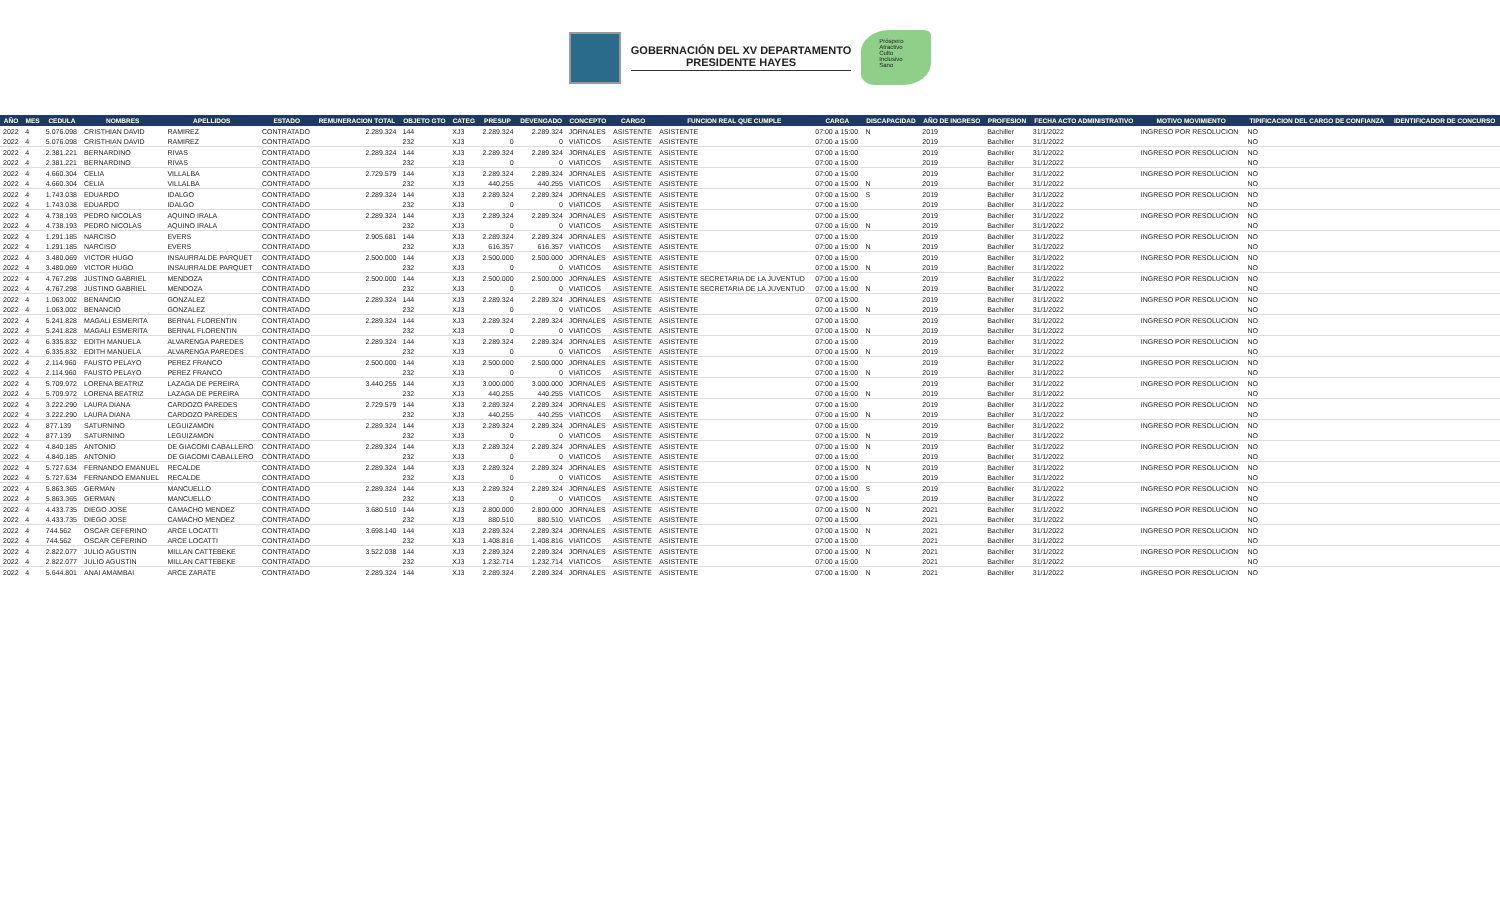GOBERNACIÓN DEL XV DEPARTAMENTO
PRESIDENTE HAYES
Próspero
Atractivo
Culto
Inclusivo
Sano
| AÑO | MES | CEDULA | NOMBRES | APELLIDOS | ESTADO | REMUNERACION TOTAL | OBJETO GTO | CATEG | PRESUP | DEVENGADO | CONCEPTO | CARGO | FUNCION REAL QUE CUMPLE | CARGA | DISCAPACIDAD | AÑO DE INGRESO | PROFESION | FECHA ACTO ADMINISTRATIVO | MOTIVO MOVIMIENTO | TIPIFICACION DEL CARGO DE CONFIANZA | IDENTIFICADOR DE CONCURSO |
| --- | --- | --- | --- | --- | --- | --- | --- | --- | --- | --- | --- | --- | --- | --- | --- | --- | --- | --- | --- | --- | --- |
| 2022 | 4 | 5.076.098 | CRISTHIAN DAVID | RAMIREZ | CONTRATADO | 2.289.324 | 144 | XJ3 | 2.289.324 | 2.289.324 | JORNALES | ASISTENTE | ASISTENTE | 07:00 a 15:00 | N | 2019 | Bachiller | 31/1/2022 | INGRESO POR RESOLUCION | NO | |
| 2022 | 4 | 5.076.098 | CRISTHIAN DAVID | RAMIREZ | CONTRATADO | | 232 | XJ3 | 0 | 0 | VIATICOS | ASISTENTE | ASISTENTE | 07:00 a 15:00 | | 2019 | Bachiller | 31/1/2022 | | NO | |
| 2022 | 4 | 2.381.221 | BERNARDINO | RIVAS | CONTRATADO | 2.289.324 | 144 | XJ3 | 2.289.324 | 2.289.324 | JORNALES | ASISTENTE | ASISTENTE | 07:00 a 15:00 | | 2019 | Bachiller | 31/1/2022 | INGRESO POR RESOLUCION | NO | |
| 2022 | 4 | 2.381.221 | BERNARDINO | RIVAS | CONTRATADO | | 232 | XJ3 | 0 | 0 | VIATICOS | ASISTENTE | ASISTENTE | 07:00 a 15:00 | | 2019 | Bachiller | 31/1/2022 | | NO | |
| 2022 | 4 | 4.660.304 | CELIA | VILLALBA | CONTRATADO | 2.729.579 | 144 | XJ3 | 2.289.324 | 2.289.324 | JORNALES | ASISTENTE | ASISTENTE | 07:00 a 15:00 | | 2019 | Bachiller | 31/1/2022 | INGRESO POR RESOLUCION | NO | |
| 2022 | 4 | 4.660.304 | CELIA | VILLALBA | CONTRATADO | | 232 | XJ3 | 440.255 | 440.255 | VIATICOS | ASISTENTE | ASISTENTE | 07:00 a 15:00 | N | 2019 | Bachiller | 31/1/2022 | | NO | |
| 2022 | 4 | 1.743.038 | EDUARDO | IDALGO | CONTRATADO | 2.289.324 | 144 | XJ3 | 2.289.324 | 2.289.324 | JORNALES | ASISTENTE | ASISTENTE | 07:00 a 15:00 | S | 2019 | Bachiller | 31/1/2022 | INGRESO POR RESOLUCION | NO | |
| 2022 | 4 | 1.743.038 | EDUARDO | IDALGO | CONTRATADO | | 232 | XJ3 | 0 | 0 | VIATICOS | ASISTENTE | ASISTENTE | 07:00 a 15:00 | | 2019 | Bachiller | 31/1/2022 | | NO | |
| 2022 | 4 | 4.738.193 | PEDRO NICOLAS | AQUINO IRALA | CONTRATADO | 2.289.324 | 144 | XJ3 | 2.289.324 | 2.289.324 | JORNALES | ASISTENTE | ASISTENTE | 07:00 a 15:00 | | 2019 | Bachiller | 31/1/2022 | INGRESO POR RESOLUCION | NO | |
| 2022 | 4 | 4.738.193 | PEDRO NICOLAS | AQUINO IRALA | CONTRATADO | | 232 | XJ3 | 0 | 0 | VIATICOS | ASISTENTE | ASISTENTE | 07:00 a 15:00 | N | 2019 | Bachiller | 31/1/2022 | | NO | |
| 2022 | 4 | 1.291.185 | NARCISO | EVERS | CONTRATADO | 2.905.681 | 144 | XJ3 | 2.289.324 | 2.289.324 | JORNALES | ASISTENTE | ASISTENTE | 07:00 a 15:00 | | 2019 | Bachiller | 31/1/2022 | INGRESO POR RESOLUCION | NO | |
| 2022 | 4 | 1.291.185 | NARCISO | EVERS | CONTRATADO | | 232 | XJ3 | 616.357 | 616.357 | VIATICOS | ASISTENTE | ASISTENTE | 07:00 a 15:00 | N | 2019 | Bachiller | 31/1/2022 | | NO | |
| 2022 | 4 | 3.480.069 | VICTOR HUGO | INSAURRALDE PARQUET | CONTRATADO | 2.500.000 | 144 | XJ3 | 2.500.000 | 2.500.000 | JORNALES | ASISTENTE | ASISTENTE | 07:00 a 15:00 | | 2019 | Bachiller | 31/1/2022 | INGRESO POR RESOLUCION | NO | |
| 2022 | 4 | 3.480.069 | VICTOR HUGO | INSAURRALDE PARQUET | CONTRATADO | | 232 | XJ3 | 0 | 0 | VIATICOS | ASISTENTE | ASISTENTE | 07:00 a 15:00 | N | 2019 | Bachiller | 31/1/2022 | | NO | |
| 2022 | 4 | 4.767.298 | JUSTINO GABRIEL | MENDOZA | CONTRATADO | 2.500.000 | 144 | XJ3 | 2.500.000 | 2.500.000 | JORNALES | ASISTENTE | ASISTENTE SECRETARIA DE LA JUVENTUD | 07:00 a 15:00 | | 2019 | Bachiller | 31/1/2022 | INGRESO POR RESOLUCION | NO | |
| 2022 | 4 | 4.767.298 | JUSTINO GABRIEL | MENDOZA | CONTRATADO | | 232 | XJ3 | 0 | 0 | VIATICOS | ASISTENTE | ASISTENTE SECRETARIA DE LA JUVENTUD | 07:00 a 15:00 | N | 2019 | Bachiller | 31/1/2022 | | NO | |
| 2022 | 4 | 1.063.002 | BENANCIO | GONZALEZ | CONTRATADO | 2.289.324 | 144 | XJ3 | 2.289.324 | 2.289.324 | JORNALES | ASISTENTE | ASISTENTE | 07:00 a 15:00 | | 2019 | Bachiller | 31/1/2022 | INGRESO POR RESOLUCION | NO | |
| 2022 | 4 | 1.063.002 | BENANCIO | GONZALEZ | CONTRATADO | | 232 | XJ3 | 0 | 0 | VIATICOS | ASISTENTE | ASISTENTE | 07:00 a 15:00 | N | 2019 | Bachiller | 31/1/2022 | | NO | |
| 2022 | 4 | 5.241.828 | MAGALI ESMERITA | BERNAL FLORENTIN | CONTRATADO | 2.289.324 | 144 | XJ3 | 2.289.324 | 2.289.324 | JORNALES | ASISTENTE | ASISTENTE | 07:00 a 15:00 | | 2019 | Bachiller | 31/1/2022 | INGRESO POR RESOLUCION | NO | |
| 2022 | 4 | 5.241.828 | MAGALI ESMERITA | BERNAL FLORENTIN | CONTRATADO | | 232 | XJ3 | 0 | 0 | VIATICOS | ASISTENTE | ASISTENTE | 07:00 a 15:00 | N | 2019 | Bachiller | 31/1/2022 | | NO | |
| 2022 | 4 | 6.335.832 | EDITH MANUELA | ALVARENGA PAREDES | CONTRATADO | 2.289.324 | 144 | XJ3 | 2.289.324 | 2.289.324 | JORNALES | ASISTENTE | ASISTENTE | 07:00 a 15:00 | | 2019 | Bachiller | 31/1/2022 | INGRESO POR RESOLUCION | NO | |
| 2022 | 4 | 6.335.832 | EDITH MANUELA | ALVARENGA PAREDES | CONTRATADO | | 232 | XJ3 | 0 | 0 | VIATICOS | ASISTENTE | ASISTENTE | 07:00 a 15:00 | N | 2019 | Bachiller | 31/1/2022 | | NO | |
| 2022 | 4 | 2.114.960 | FAUSTO PELAYO | PEREZ FRANCO | CONTRATADO | 2.500.000 | 144 | XJ3 | 2.500.000 | 2.500.000 | JORNALES | ASISTENTE | ASISTENTE | 07:00 a 15:00 | | 2019 | Bachiller | 31/1/2022 | INGRESO POR RESOLUCION | NO | |
| 2022 | 4 | 2.114.960 | FAUSTO PELAYO | PEREZ FRANCO | CONTRATADO | | 232 | XJ3 | 0 | 0 | VIATICOS | ASISTENTE | ASISTENTE | 07:00 a 15:00 | N | 2019 | Bachiller | 31/1/2022 | | NO | |
| 2022 | 4 | 5.709.972 | LORENA BEATRIZ | LAZAGA DE PEREIRA | CONTRATADO | 3.440.255 | 144 | XJ3 | 3.000.000 | 3.000.000 | JORNALES | ASISTENTE | ASISTENTE | 07:00 a 15:00 | | 2019 | Bachiller | 31/1/2022 | INGRESO POR RESOLUCION | NO | |
| 2022 | 4 | 5.709.972 | LORENA BEATRIZ | LAZAGA DE PEREIRA | CONTRATADO | | 232 | XJ3 | 440.255 | 440.255 | VIATICOS | ASISTENTE | ASISTENTE | 07:00 a 15:00 | N | 2019 | Bachiller | 31/1/2022 | | NO | |
| 2022 | 4 | 3.222.290 | LAURA DIANA | CARDOZO PAREDES | CONTRATADO | 2.729.579 | 144 | XJ3 | 2.289.324 | 2.289.324 | JORNALES | ASISTENTE | ASISTENTE | 07:00 a 15:00 | | 2019 | Bachiller | 31/1/2022 | INGRESO POR RESOLUCION | NO | |
| 2022 | 4 | 3.222.290 | LAURA DIANA | CARDOZO PAREDES | CONTRATADO | | 232 | XJ3 | 440.255 | 440.255 | VIATICOS | ASISTENTE | ASISTENTE | 07:00 a 15:00 | N | 2019 | Bachiller | 31/1/2022 | | NO | |
| 2022 | 4 | 877.139 | SATURNINO | LEGUIZAMON | CONTRATADO | 2.289.324 | 144 | XJ3 | 2.289.324 | 2.289.324 | JORNALES | ASISTENTE | ASISTENTE | 07:00 a 15:00 | | 2019 | Bachiller | 31/1/2022 | INGRESO POR RESOLUCION | NO | |
| 2022 | 4 | 877.139 | SATURNINO | LEGUIZAMON | CONTRATADO | | 232 | XJ3 | 0 | 0 | VIATICOS | ASISTENTE | ASISTENTE | 07:00 a 15:00 | N | 2019 | Bachiller | 31/1/2022 | | NO | |
| 2022 | 4 | 4.840.185 | ANTONIO | DE GIACOMI CABALLERO | CONTRATADO | 2.289.324 | 144 | XJ3 | 2.289.324 | 2.289.324 | JORNALES | ASISTENTE | ASISTENTE | 07:00 a 15:00 | N | 2019 | Bachiller | 31/1/2022 | INGRESO POR RESOLUCION | NO | |
| 2022 | 4 | 4.840.185 | ANTONIO | DE GIACOMI CABALLERO | CONTRATADO | | 232 | XJ3 | 0 | 0 | VIATICOS | ASISTENTE | ASISTENTE | 07:00 a 15:00 | | 2019 | Bachiller | 31/1/2022 | | NO | |
| 2022 | 4 | 5.727.634 | FERNANDO EMANUEL | RECALDE | CONTRATADO | 2.289.324 | 144 | XJ3 | 2.289.324 | 2.289.324 | JORNALES | ASISTENTE | ASISTENTE | 07:00 a 15:00 | N | 2019 | Bachiller | 31/1/2022 | INGRESO POR RESOLUCION | NO | |
| 2022 | 4 | 5.727.634 | FERNANDO EMANUEL | RECALDE | CONTRATADO | | 232 | XJ3 | 0 | 0 | VIATICOS | ASISTENTE | ASISTENTE | 07:00 a 15:00 | | 2019 | Bachiller | 31/1/2022 | | NO | |
| 2022 | 4 | 5.863.365 | GERMAN | MANCUELLO | CONTRATADO | 2.289.324 | 144 | XJ3 | 2.289.324 | 2.289.324 | JORNALES | ASISTENTE | ASISTENTE | 07:00 a 15:00 | S | 2019 | Bachiller | 31/1/2022 | INGRESO POR RESOLUCION | NO | |
| 2022 | 4 | 5.863.365 | GERMAN | MANCUELLO | CONTRATADO | | 232 | XJ3 | 0 | 0 | VIATICOS | ASISTENTE | ASISTENTE | 07:00 a 15:00 | | 2019 | Bachiller | 31/1/2022 | | NO | |
| 2022 | 4 | 4.433.735 | DIEGO JOSE | CAMACHO MENDEZ | CONTRATADO | 3.680.510 | 144 | XJ3 | 2.800.000 | 2.800.000 | JORNALES | ASISTENTE | ASISTENTE | 07:00 a 15:00 | N | 2021 | Bachiller | 31/1/2022 | INGRESO POR RESOLUCION | NO | |
| 2022 | 4 | 4.433.735 | DIEGO JOSE | CAMACHO MENDEZ | CONTRATADO | | 232 | XJ3 | 880.510 | 880.510 | VIATICOS | ASISTENTE | ASISTENTE | 07:00 a 15:00 | | 2021 | Bachiller | 31/1/2022 | | NO | |
| 2022 | 4 | 744.562 | OSCAR CEFERINO | ARCE LOCATTI | CONTRATADO | 3.698.140 | 144 | XJ3 | 2.289.324 | 2.289.324 | JORNALES | ASISTENTE | ASISTENTE | 07:00 a 15:00 | N | 2021 | Bachiller | 31/1/2022 | INGRESO POR RESOLUCION | NO | |
| 2022 | 4 | 744.562 | OSCAR CEFERINO | ARCE LOCATTI | CONTRATADO | | 232 | XJ3 | 1.408.816 | 1.408.816 | VIATICOS | ASISTENTE | ASISTENTE | 07:00 a 15:00 | | 2021 | Bachiller | 31/1/2022 | | NO | |
| 2022 | 4 | 2.822.077 | JULIO AGUSTIN | MILLAN CATTEBEKE | CONTRATADO | 3.522.038 | 144 | XJ3 | 2.289.324 | 2.289.324 | JORNALES | ASISTENTE | ASISTENTE | 07:00 a 15:00 | N | 2021 | Bachiller | 31/1/2022 | INGRESO POR RESOLUCION | NO | |
| 2022 | 4 | 2.822.077 | JULIO AGUSTIN | MILLAN CATTEBEKE | CONTRATADO | | 232 | XJ3 | 1.232.714 | 1.232.714 | VIATICOS | ASISTENTE | ASISTENTE | 07:00 a 15:00 | | 2021 | Bachiller | 31/1/2022 | | NO | |
| 2022 | 4 | 5.644.801 | ANAI AMAMBAI | ARCE ZARATE | CONTRATADO | 2.289.324 | 144 | XJ3 | 2.289.324 | 2.289.324 | JORNALES | ASISTENTE | ASISTENTE | 07:00 a 15:00 | N | 2021 | Bachiller | 31/1/2022 | INGRESO POR RESOLUCION | NO | |